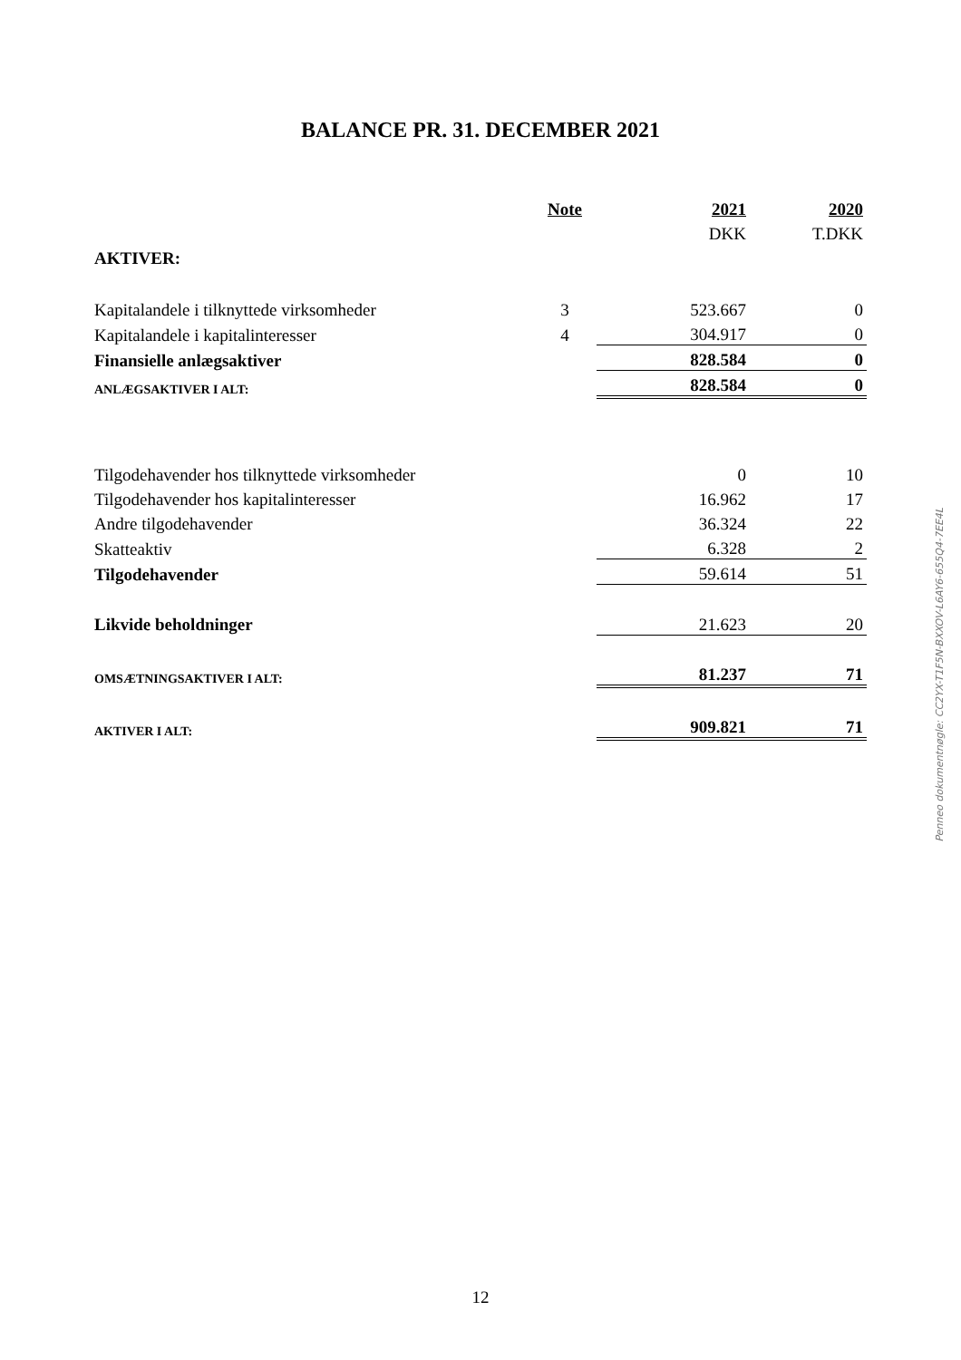BALANCE PR. 31. DECEMBER 2021
| | Note | | 2021 | 2020 |
| | | | DKK | T.DKK |
| AKTIVER: | | | | |
| Kapitalandele i tilknyttede virksomheder | 3 | | 523.667 | 0 |
| Kapitalandele i kapitalinteresser | 4 | | 304.917 | 0 |
| Finansielle anlægsaktiver | | | 828.584 | 0 |
| ANLÆGSAKTIVER I ALT: | | | 828.584 | 0 |
| Tilgodehavender hos tilknyttede virksomheder | | | 0 | 10 |
| Tilgodehavender hos kapitalinteresser | | | 16.962 | 17 |
| Andre tilgodehavender | | | 36.324 | 22 |
| Skatteaktiv | | | 6.328 | 2 |
| Tilgodehavender | | | 59.614 | 51 |
| Likvide beholdninger | | | 21.623 | 20 |
| OMSÆTNINGSAKTIVER I ALT: | | | 81.237 | 71 |
| AKTIVER I ALT: | | | 909.821 | 71 |
Penneo dokumentnøgle: CC2YX-T1F5N-BXXOV-L6AY6-655Q4-7EE4L
12